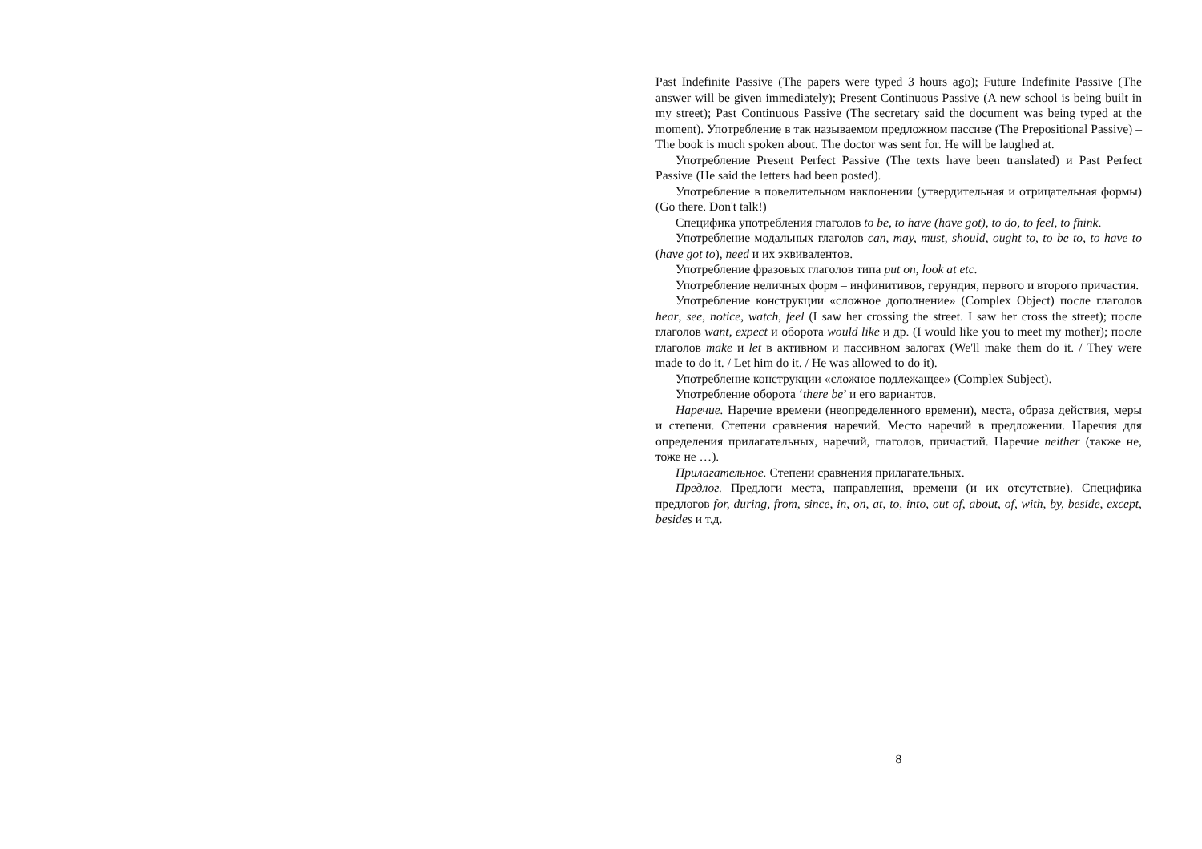Past Indefinite Passive (The papers were typed 3 hours ago); Future Indefinite Passive (The answer will be given immediately); Present Continuous Passive (A new school is being built in my street); Past Continuous Passive (The secretary said the document was being typed at the moment). Употребление в так называемом предложном пассиве (The Prepositional Passive) – The book is much spoken about. The doctor was sent for. He will be laughed at.
Употребление Present Perfect Passive (The texts have been translated) и Past Perfect Passive (He said the letters had been posted).
Употребление в повелительном наклонении (утвердительная и отрицательная формы) (Go there. Don't talk!)
Специфика употребления глаголов to be, to have (have got), to do, to feel, to fhink.
Употребление модальных глаголов can, may, must, should, ought to, to be to, to have to (have got to), need и их эквивалентов.
Употребление фразовых глаголов типа put on, look at etc.
Употребление неличных форм – инфинитивов, герундия, первого и второго причастия.
Употребление конструкции «сложное дополнение» (Complex Object) после глаголов hear, see, notice, watch, feel (I saw her crossing the street. I saw her cross the street); после глаголов want, expect и оборота would like и др. (I would like you to meet my mother); после глаголов make и let в активном и пассивном залогах (We'll make them do it. / They were made to do it. / Let him do it. / He was allowed to do it).
Употребление конструкции «сложное подлежащее» (Complex Subject).
Употребление оборота ‘there be’ и его вариантов.
Наречие. Наречие времени (неопределенного времени), места, образа действия, меры и степени. Степени сравнения наречий. Место наречий в предложении. Наречия для определения прилагательных, наречий, глаголов, причастий. Наречие neither (также не, тоже не …).
Прилагательное. Степени сравнения прилагательных.
Предлог. Предлоги места, направления, времени (и их отсутствие). Специфика предлогов for, during, from, since, in, on, at, to, into, out of, about, of, with, by, beside, except, besides и т.д.
8